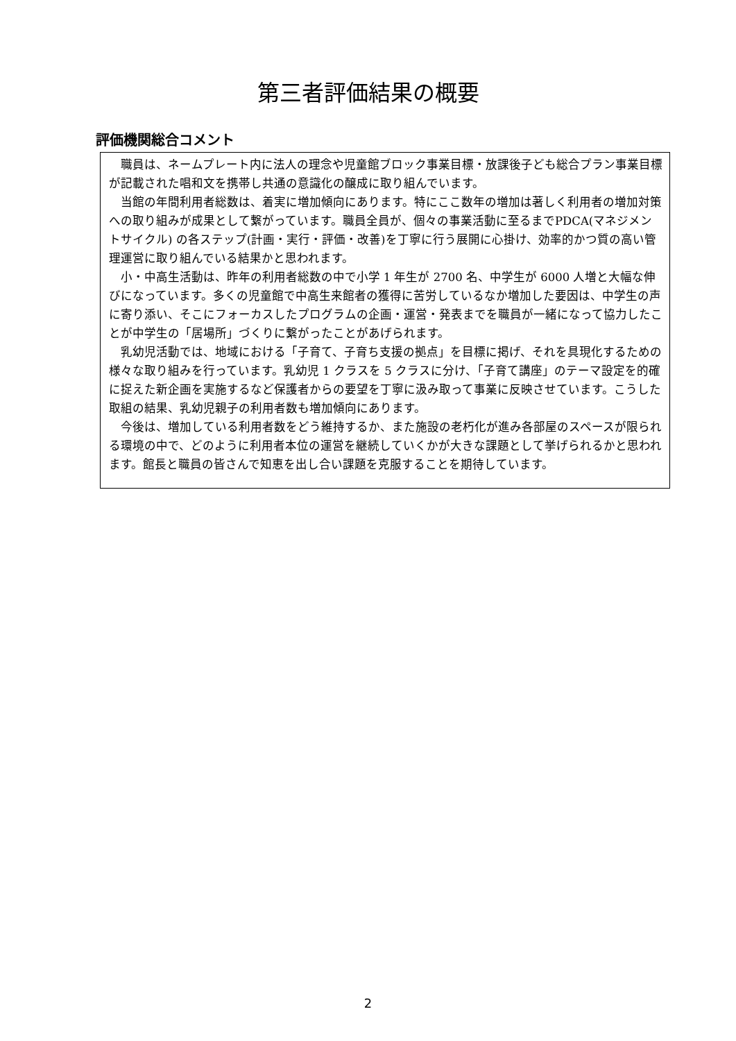第三者評価結果の概要
評価機関総合コメント
職員は、ネームプレート内に法人の理念や児童館ブロック事業目標・放課後子ども総合プラン事業目標が記載された唱和文を携帯し共通の意識化の醸成に取り組んでいます。
当館の年間利用者総数は、着実に増加傾向にあります。特にここ数年の増加は著しく利用者の増加対策への取り組みが成果として繋がっています。職員全員が、個々の事業活動に至るまでPDCA(マネジメントサイクル) の各ステップ(計画・実行・評価・改善)を丁寧に行う展開に心掛け、効率的かつ質の高い管理運営に取り組んでいる結果かと思われます。
小・中高生活動は、昨年の利用者総数の中で小学 1 年生が 2700 名、中学生が 6000 人増と大幅な伸びになっています。多くの児童館で中高生来館者の獲得に苦労しているなか増加した要因は、中学生の声に寄り添い、そこにフォーカスしたプログラムの企画・運営・発表までを職員が一緒になって協力したことが中学生の「居場所」づくりに繋がったことがあげられます。
乳幼児活動では、地域における「子育て、子育ち支援の拠点」を目標に掲げ、それを具現化するための様々な取り組みを行っています。乳幼児 1 クラスを 5 クラスに分け、「子育て講座」のテーマ設定を的確に捉えた新企画を実施するなど保護者からの要望を丁寧に汲み取って事業に反映させています。こうした取組の結果、乳幼児親子の利用者数も増加傾向にあります。
今後は、増加している利用者数をどう維持するか、また施設の老朽化が進み各部屋のスペースが限られる環境の中で、どのように利用者本位の運営を継続していくかが大きな課題として挙げられるかと思われます。館長と職員の皆さんで知恵を出し合い課題を克服することを期待しています。
2